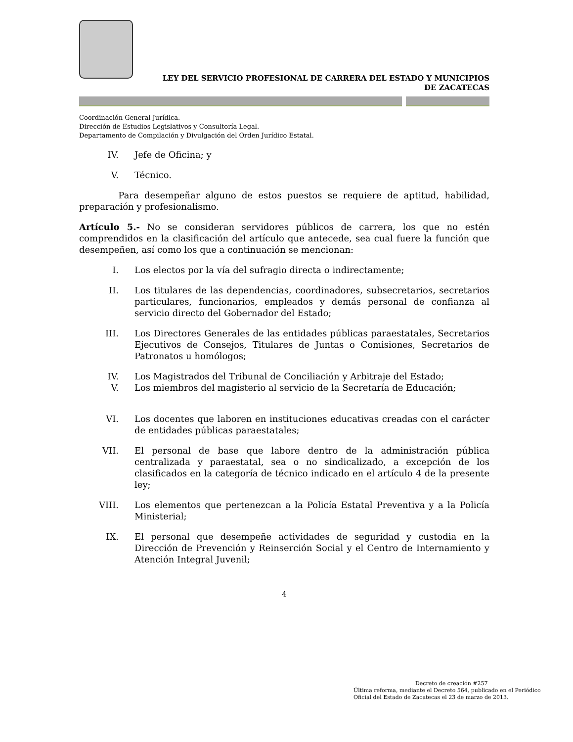LEY DEL SERVICIO PROFESIONAL DE CARRERA DEL ESTADO Y MUNICIPIOS
DE ZACATECAS
Coordinación General Jurídica.
Dirección de Estudios Legislativos y Consultoría Legal.
Departamento de Compilación y Divulgación del Orden Jurídico Estatal.
IV. Jefe de Oficina; y
V. Técnico.
Para desempeñar alguno de estos puestos se requiere de aptitud, habilidad, preparación y profesionalismo.
Artículo 5.- No se consideran servidores públicos de carrera, los que no estén comprendidos en la clasificación del artículo que antecede, sea cual fuere la función que desempeñen, así como los que a continuación se mencionan:
I. Los electos por la vía del sufragio directa o indirectamente;
II. Los titulares de las dependencias, coordinadores, subsecretarios, secretarios particulares, funcionarios, empleados y demás personal de confianza al servicio directo del Gobernador del Estado;
III. Los Directores Generales de las entidades públicas paraestatales, Secretarios Ejecutivos de Consejos, Titulares de Juntas o Comisiones, Secretarios de Patronatos u homólogos;
IV. Los Magistrados del Tribunal de Conciliación y Arbitraje del Estado;
V. Los miembros del magisterio al servicio de la Secretaría de Educación;
VI. Los docentes que laboren en instituciones educativas creadas con el carácter de entidades públicas paraestatales;
VII. El personal de base que labore dentro de la administración pública centralizada y paraestatal, sea o no sindicalizado, a excepción de los clasificados en la categoría de técnico indicado en el artículo 4 de la presente ley;
VIII. Los elementos que pertenezcan a la Policía Estatal Preventiva y a la Policía Ministerial;
IX. El personal que desempeñe actividades de seguridad y custodia en la Dirección de Prevención y Reinserción Social y el Centro de Internamiento y Atención Integral Juvenil;
4
Decreto de creación #257
Última reforma, mediante el Decreto 564, publicado en el Periódico Oficial del Estado de Zacatecas el 23 de marzo de 2013.